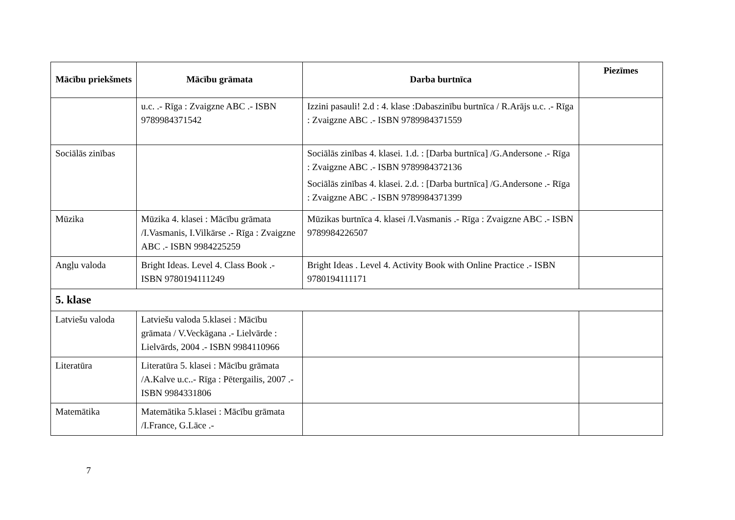| Mācību priekšmets | Mācību grāmata | Darba burtnīca | Piezīmes |
| --- | --- | --- | --- |
| | u.c. .- Rīga : Zvaigzne ABC .- ISBN 9789984371542 | Izzini pasauli! 2.d : 4. klase :Dabaszinību burtnīca / R.Arājs u.c. .- Rīga : Zvaigzne ABC .- ISBN 9789984371559 | |
| Sociālās zinības | | Sociālās zinības 4. klasei. 1.d. : [Darba burtnīca] /G.Andersone .- Rīga : Zvaigzne ABC .- ISBN 9789984372136 Sociālās zinības 4. klasei. 2.d. : [Darba burtnīca] /G.Andersone .- Rīga : Zvaigzne ABC .- ISBN 9789984371399 | |
| Mūzika | Mūzika 4. klasei : Mācību grāmata /I.Vasmanis, I.Vilkārse .- Rīga : Zvaigzne ABC .- ISBN 9984225259 | Mūzikas burtnīca 4. klasei /I.Vasmanis .- Rīga : Zvaigzne ABC .- ISBN 9789984226507 | |
| Angļu valoda | Bright Ideas. Level 4. Class Book .- ISBN 9780194111249 | Bright Ideas . Level 4. Activity Book with Online Practice .- ISBN 9780194111171 | |
| 5. klase | | | |
| Latviešu valoda | Latviešu valoda 5.klasei : Mācību grāmata / V.Veckāgana .- Lielvārde : Lielvārds, 2004 .- ISBN 9984110966 | | |
| Literatūra | Literatūra 5. klasei : Mācību grāmata /A.Kalve u.c..- Rīga : Pētergailis, 2007 .- ISBN 9984331806 | | |
| Matemātika | Matemātika 5.klasei : Mācību grāmata /I.France, G.Lāce .- | | |
7